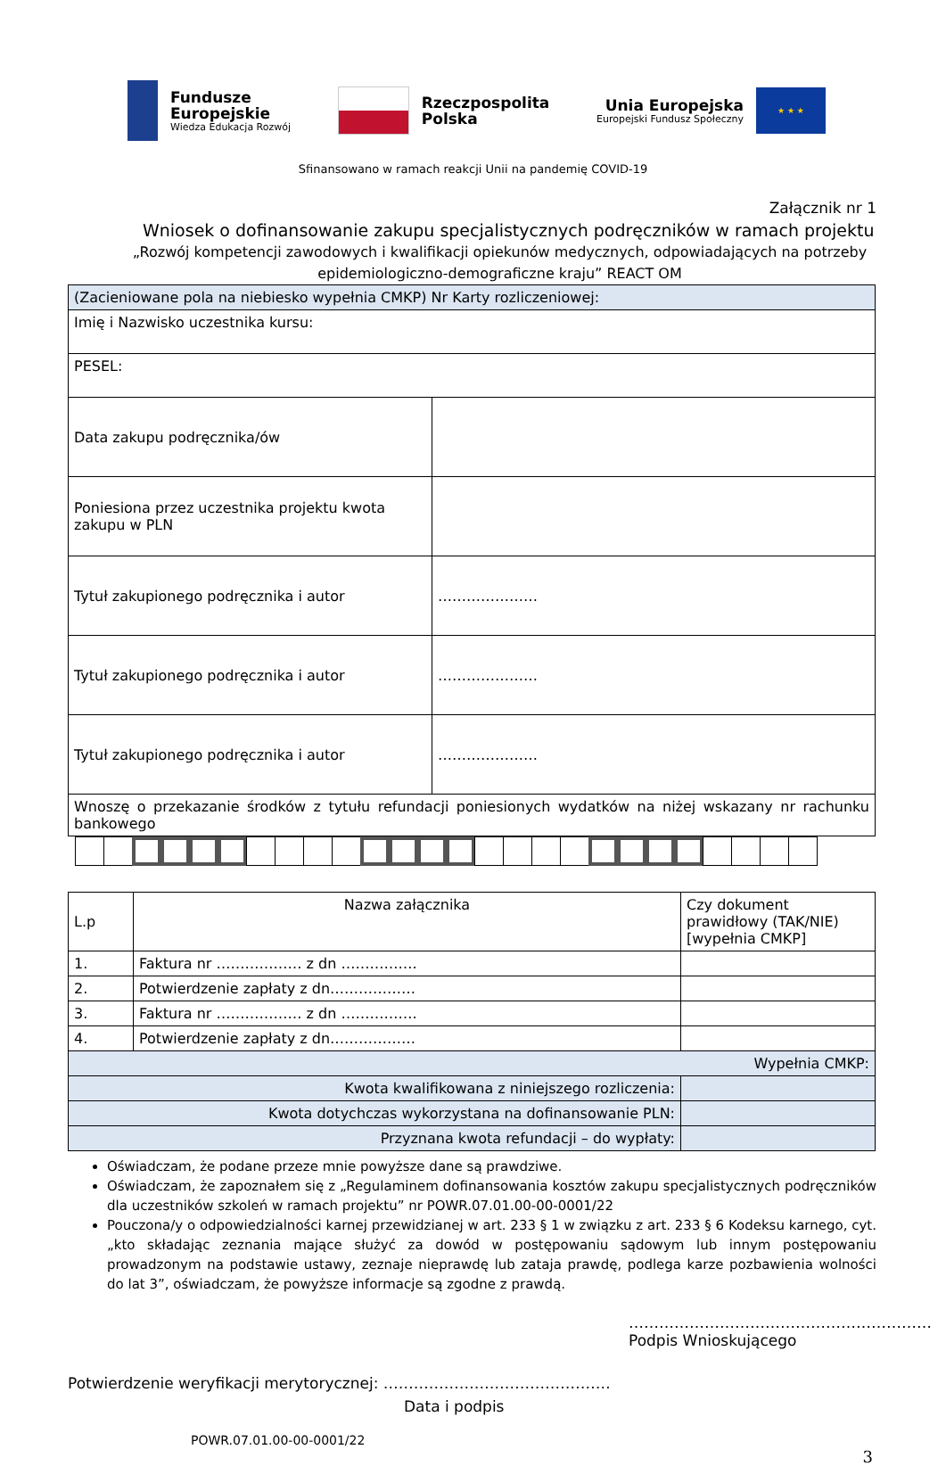Fundusze
Europejskie
Wiedza Edukacja Rozwój
Rzeczpospolita
Polska
Unia Europejska
Europejski Fundusz Społeczny
★ ★ ★
Sfinansowano w ramach reakcji Unii na pandemię COVID-19
Załącznik nr 1
Wniosek o dofinansowanie zakupu specjalistycznych podręczników w ramach projektu
„Rozwój kompetencji zawodowych i kwalifikacji opiekunów medycznych, odpowiadających na potrzeby epidemiologiczno-demograficzne kraju” REACT OM
| (Zacieniowane pola na niebiesko wypełnia CMKP) Nr Karty rozliczeniowej: | |
| Imię i Nazwisko uczestnika kursu: | |
| PESEL: | |
| Data zakupu podręcznika/ów | |
| Poniesiona przez uczestnika projektu kwota zakupu w PLN | |
| Tytuł zakupionego podręcznika i autor | ………………… |
| Tytuł zakupionego podręcznika i autor | ………………… |
| Tytuł zakupionego podręcznika i autor | ………………… |
| Wnoszę o przekazanie środków z tytułu refundacji poniesionych wydatków na niżej wskazany nr rachunku bankowego | |
| L.p | Nazwa załącznika | Czy dokument prawidłowy (TAK/NIE) [wypełnia CMKP] |
| 1. | Faktura nr ……………… z dn ……………. | |
| 2. | Potwierdzenie zapłaty z dn……………… | |
| 3. | Faktura nr ……………… z dn ……………. | |
| 4. | Potwierdzenie zapłaty z dn……………… | |
| Wypełnia CMKP: | | |
| Kwota kwalifikowana z niniejszego rozliczenia: | | |
| Kwota dotychczas wykorzystana na dofinansowanie PLN: | | |
| Przyznana kwota refundacji – do wypłaty: | | |
Oświadczam, że podane przeze mnie powyższe dane są prawdziwe.
Oświadczam, że zapoznałem się z „Regulaminem dofinansowania kosztów zakupu specjalistycznych podręczników dla uczestników szkoleń w ramach projektu” nr POWR.07.01.00-00-0001/22
Pouczona/y o odpowiedzialności karnej przewidzianej w art. 233 § 1 w związku z art. 233 § 6 Kodeksu karnego, cyt. „kto składając zeznania mające służyć za dowód w postępowaniu sądowym lub innym postępowaniu prowadzonym na podstawie ustawy, zeznaje nieprawdę lub zataja prawdę, podlega karze pozbawienia wolności do lat 3”, oświadczam, że powyższe informacje są zgodne z prawdą.
……………………………………………………
Podpis Wnioskującego
Potwierdzenie weryfikacji merytorycznej: ………………………………………
Data i podpis
POWR.07.01.00-00-0001/22
3